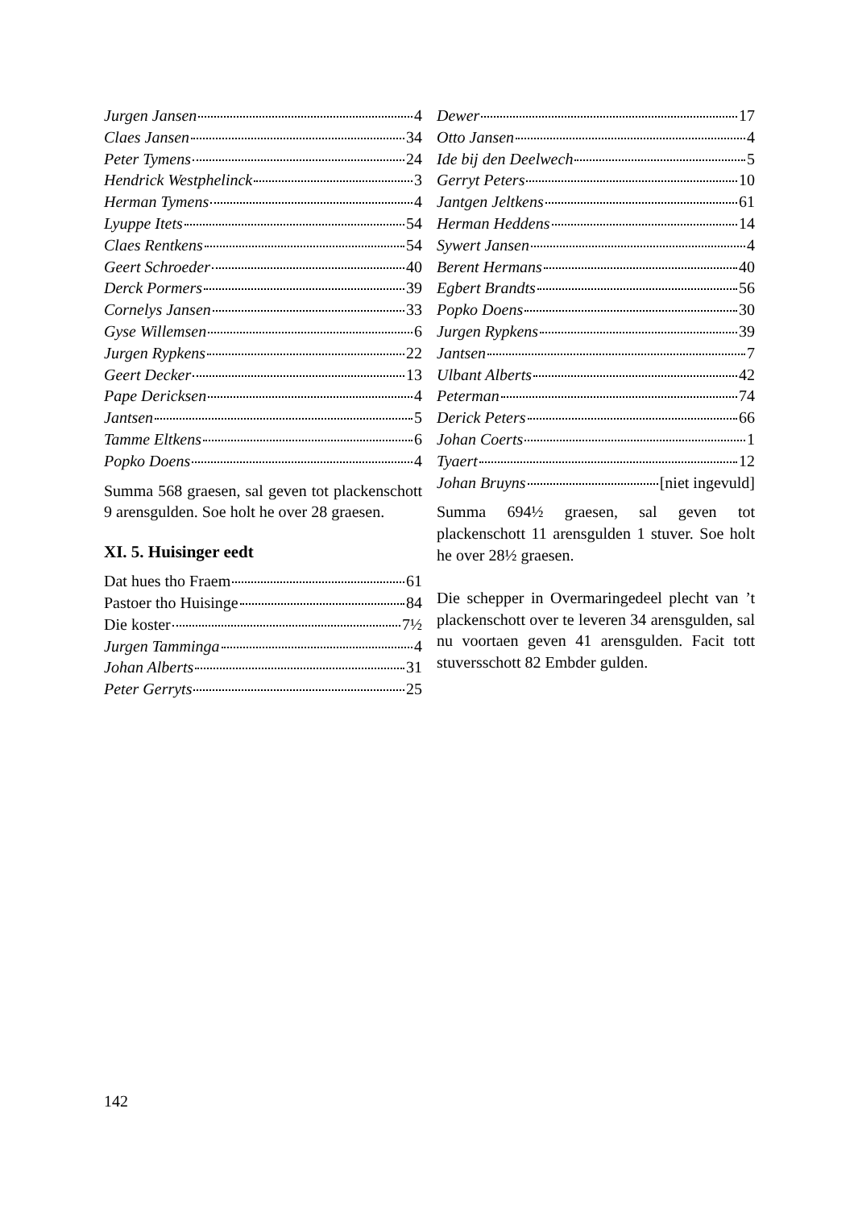Jurgen Jansen 4
Claes Jansen 34
Peter Tymens 24
Hendrick Westphelinck 3
Herman Tymens 4
Lyuppe Itets 54
Claes Rentkens 54
Geert Schroeder 40
Derck Pormers 39
Cornelys Jansen 33
Gyse Willemsen 6
Jurgen Rypkens 22
Geert Decker 13
Pape Dericksen 4
Jantsen 5
Tamme Eltkens 6
Popko Doens 4
Summa 568 graesen, sal geven tot plackenschott 9 arensgulden. Soe holt he over 28 graesen.
XI. 5. Huisinger eedt
Dat hues tho Fraem 61
Pastoer tho Huisinge 84
Die koster 7½
Jurgen Tamminga 4
Johan Alberts 31
Peter Gerryts 25
Dewer 17
Otto Jansen 4
Ide bij den Deelwech 5
Gerryt Peters 10
Jantgen Jeltkens 61
Herman Heddens 14
Sywert Jansen 4
Berent Hermans 40
Egbert Brandts 56
Popko Doens 30
Jurgen Rypkens 39
Jantsen 7
Ulbant Alberts 42
Peterman 74
Derick Peters 66
Johan Coerts 1
Tyaert 12
Johan Bruyns [niet ingevuld]
Summa 694½ graesen, sal geven tot plackenschott 11 arensgulden 1 stuver. Soe holt he over 28½ graesen.
Die schepper in Overmaringedeel plecht van ’t plackenschott over te leveren 34 arensgulden, sal nu voortaen geven 41 arensgulden. Facit tott stuversschott 82 Embder gulden.
142